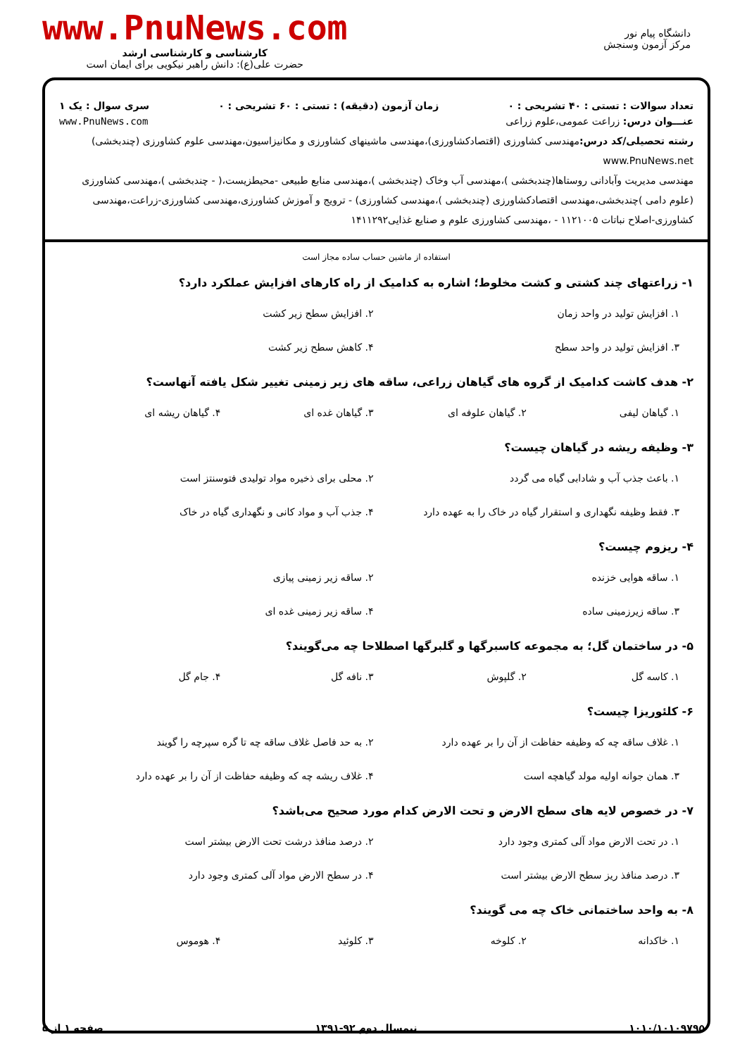دانشگاه پیام نور
مرکز آزمون وسنجش
www.PnuNews.com
کارشناسی و کارشناسی ارشد
حضرت علی(ع): دانش راهبر نیکویی برای ایمان است
تعداد سوالات : تستی : ۴۰ تشریحی : ۰ زمان آزمون (دقیقه) : تستی : ۶۰ تشریحی : ۰ سری سوال : یک ۱
عنـــوان درس: زراعت عمومی،علوم زراعی www.PnuNews.com
رشته تحصیلی/کد درس: مهندسی کشاورزی (اقتصادکشاورزی)،مهندسی ماشینهای کشاورزی و مکانیزاسیون،مهندسی علوم کشاورزی (چندبخشی) www.PnuNews.net
مهندسی مدیریت وآبادانی روستاها(چندبخشی )،مهندسی آب وخاک (چندبخشی )،مهندسی منابع طبیعی -محیطزیست،( - چندبخشی )،مهندسی کشاورزی (علوم دامی )چندبخشی،مهندسی اقتصادکشاورزی (چندبخشی )،مهندسی کشاورزی) - ترویج و آموزش کشاورزی،مهندسی کشاورزی-زراعت،مهندسی کشاورزی-اصلاح نباتات ۱۱۲۱۰۰۵ - ،مهندسی کشاورزی علوم و صنایع غذایی۱۴۱۱۲۹۲
استفاده از ماشین حساب ساده مجاز است
۱- زراعتهای چند کشتی و کشت مخلوط؛ اشاره به کدامیک از راه کارهای افزایش عملکرد دارد؟
۱. افزایش تولید در واحد زمان ۲. افزایش سطح زیر کشت ۳. افزایش تولید در واحد سطح ۴. کاهش سطح زیر کشت
۲- هدف کاشت کدامیک از گروه های گیاهان زراعی، ساقه های زیر زمینی تغییر شکل یافته آنهاست؟
۱. گیاهان لیفی ۲. گیاهان علوفه ای ۳. گیاهان غده ای ۴. گیاهان ریشه ای
۳- وظیفه ریشه در گیاهان چیست؟
۱. باعث جذب آب و شادابی گیاه می گردد ۲. محلی برای ذخیره مواد تولیدی فتوسنتز است ۳. فقط وظیفه نگهداری و استقرار گیاه در خاک را به عهده دارد ۴. جذب آب و مواد کانی و نگهداری گیاه در خاک
۴- ریزوم چیست؟
۱. ساقه هوایی خزنده ۲. ساقه زیر زمینی پیازی ۳. ساقه زیرزمینی ساده ۴. ساقه زیر زمینی غده ای
۵- در ساختمان گل؛ به مجموعه کاسبرگها و گلبرگها اصطلاحا چه می‌گویند؟
۱. کاسه گل ۲. گلپوش ۳. نافه گل ۴. جام گل
۶- کلئوریزا چیست؟
۱. غلاف ساقه چه که وظیفه حفاظت از آن را بر عهده دارد ۲. به حد فاصل غلاف ساقه چه تا گره سپرچه را گویند ۳. همان جوانه اولیه مولد گیاهچه است ۴. غلاف ریشه چه که وظیفه حفاظت از آن را بر عهده دارد
۷- در خصوص لایه های سطح الارض و تحت الارض کدام مورد صحیح می‌باشد؟
۱. در تحت الارض مواد آلی کمتری وجود دارد ۲. درصد منافذ درشت تحت الارض بیشتر است ۳. درصد منافذ ریز سطح الارض بیشتر است ۴. در سطح الارض مواد آلی کمتری وجود دارد
۸- به واحد ساختمانی خاک چه می گویند؟
۱. خاکدانه ۲. کلوخه ۳. کلوئید ۴. هوموس
صفحه ۱ از ۵ نیمسال دوم ۹۲-۱۳۹۱ ۱۰۱۰/۱۰۱۰۹۷۹۵